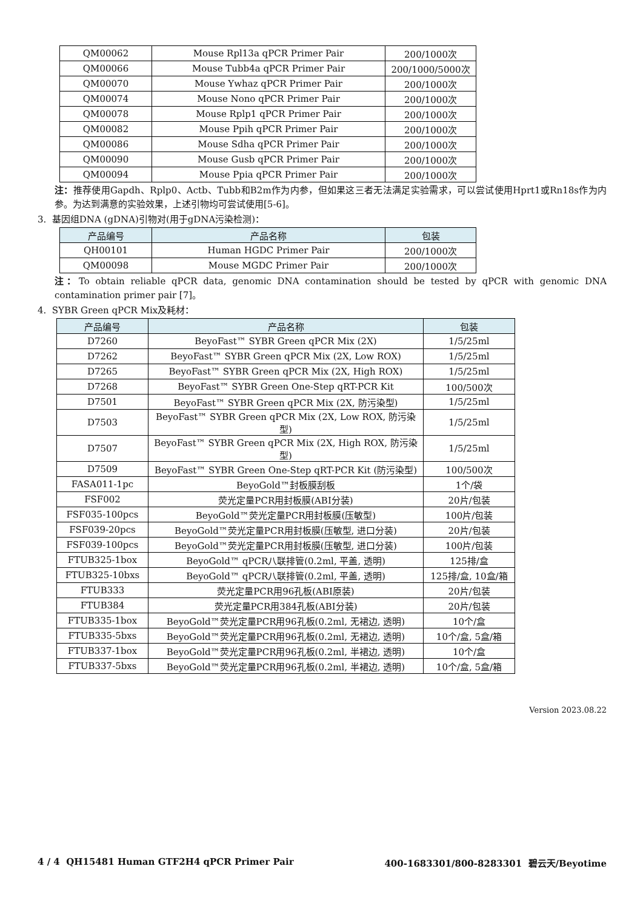| QM00062 | Mouse Rpl13a qPCR Primer Pair | 200/1000次 |
| QM00066 | Mouse Tubb4a qPCR Primer Pair | 200/1000/5000次 |
| QM00070 | Mouse Ywhaz qPCR Primer Pair | 200/1000次 |
| QM00074 | Mouse Nono qPCR Primer Pair | 200/1000次 |
| QM00078 | Mouse Rplp1 qPCR Primer Pair | 200/1000次 |
| QM00082 | Mouse Ppih qPCR Primer Pair | 200/1000次 |
| QM00086 | Mouse Sdha qPCR Primer Pair | 200/1000次 |
| QM00090 | Mouse Gusb qPCR Primer Pair | 200/1000次 |
| QM00094 | Mouse Ppia qPCR Primer Pair | 200/1000次 |
注：推荐使用Gapdh、Rplp0、Actb、Tubb和B2m作为内参，但如果这三者无法满足实验需求，可以尝试使用Hprt1或Rn18s作为内参。为达到满意的实验效果，上述引物均可尝试使用[5-6]。
3. 基因组DNA (gDNA)引物对(用于gDNA污染检测)：
| 产品编号 | 产品名称 | 包装 |
| --- | --- | --- |
| QH00101 | Human HGDC Primer Pair | 200/1000次 |
| QM00098 | Mouse MGDC Primer Pair | 200/1000次 |
注：To obtain reliable qPCR data, genomic DNA contamination should be tested by qPCR with genomic DNA contamination primer pair [7]。
4. SYBR Green qPCR Mix及耗材：
| 产品编号 | 产品名称 | 包装 |
| --- | --- | --- |
| D7260 | BeyoFast™ SYBR Green qPCR Mix (2X) | 1/5/25ml |
| D7262 | BeyoFast™ SYBR Green qPCR Mix (2X, Low ROX) | 1/5/25ml |
| D7265 | BeyoFast™ SYBR Green qPCR Mix (2X, High ROX) | 1/5/25ml |
| D7268 | BeyoFast™ SYBR Green One-Step qRT-PCR Kit | 100/500次 |
| D7501 | BeyoFast™ SYBR Green qPCR Mix (2X, 防污染型) | 1/5/25ml |
| D7503 | BeyoFast™ SYBR Green qPCR Mix (2X, Low ROX, 防污染型) | 1/5/25ml |
| D7507 | BeyoFast™ SYBR Green qPCR Mix (2X, High ROX, 防污染 型) | 1/5/25ml |
| D7509 | BeyoFast™ SYBR Green One-Step qRT-PCR Kit (防污染型) | 100/500次 |
| FASA011-1pc | BeyoGold™封板膜刮板 | 1个/袋 |
| FSF002 | 荧光定量PCR用封板膜(ABI分装) | 20片/包装 |
| FSF035-100pcs | BeyoGold™荧光定量PCR用封板膜(压敏型) | 100片/包装 |
| FSF039-20pcs | BeyoGold™荧光定量PCR用封板膜(压敏型, 进口分装) | 20片/包装 |
| FSF039-100pcs | BeyoGold™荧光定量PCR用封板膜(压敏型, 进口分装) | 100片/包装 |
| FTUB325-1box | BeyoGold™ qPCR八联排管(0.2ml, 平盖, 透明) | 125排/盒 |
| FTUB325-10bxs | BeyoGold™ qPCR八联排管(0.2ml, 平盖, 透明) | 125排/盒, 10盒/箱 |
| FTUB333 | 荧光定量PCR用96孔板(ABI原装) | 20片/包装 |
| FTUB384 | 荧光定量PCR用384孔板(ABI分装) | 20片/包装 |
| FTUB335-1box | BeyoGold™荧光定量PCR用96孔板(0.2ml, 无裙边, 透明) | 10个/盒 |
| FTUB335-5bxs | BeyoGold™荧光定量PCR用96孔板(0.2ml, 无裙边, 透明) | 10个/盒, 5盒/箱 |
| FTUB337-1box | BeyoGold™荧光定量PCR用96孔板(0.2ml, 半裙边, 透明) | 10个/盒 |
| FTUB337-5bxs | BeyoGold™荧光定量PCR用96孔板(0.2ml, 半裙边, 透明) | 10个/盒, 5盒/箱 |
Version 2023.08.22
4 / 4 QH15481 Human GTF2H4 qPCR Primer Pair 400-1683301/800-8283301 碧云天/Beyotime